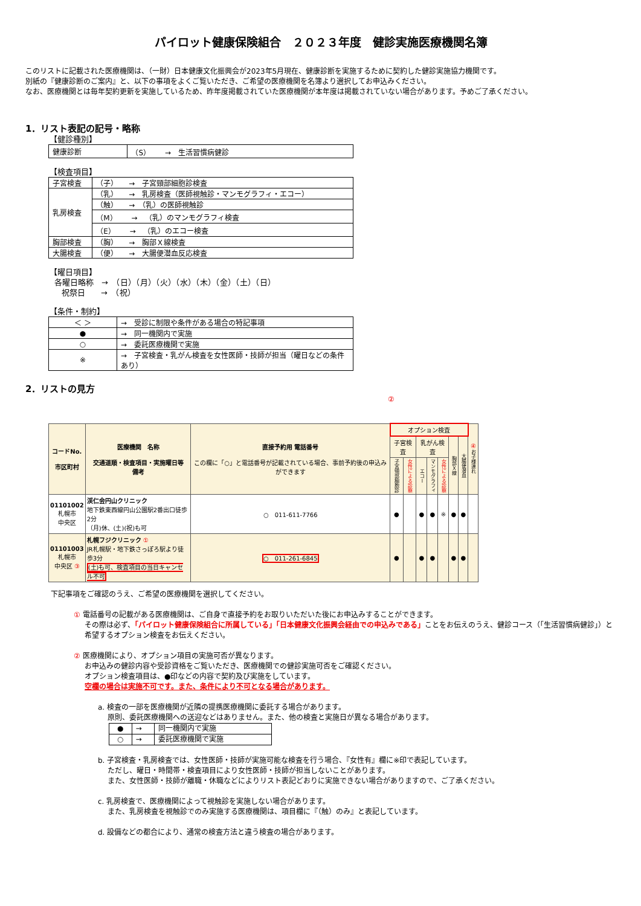パイロット健康保険組合　２０２３年度　健診実施医療機関名簿
このリストに記載された医療機関は、（一財）日本健康文化振興会が2023年5月現在、健康診断を実施するために契約した健診実施協力機関です。
別紙の『健康診断のご案内』と、以下の事項をよくご覧いただき、ご希望の医療機関を名簿より選択してお申込みください。
なお、医療機関とは毎年契約更新を実施しているため、昨年度掲載されていた医療機関が本年度は掲載されていない場合があります。予めご了承ください。
1．リスト表記の記号・略称
【健診種別】
| 健康診断 | （S） → 生活習慣病健診 |
【検査項目】
| 子宮検査 | （子） → 子宮頸部細胞診検査 |
| 乳房検査 | （乳） → 乳房検査（医師視触診・マンモグラフィ・エコー） |
| | （触） → （乳）の医師視触診 |
| | （M） → （乳）のマンモグラフィ検査 |
| | （E） → （乳）のエコー検査 |
| 胸部検査 | （胸） → 胸部Ｘ線検査 |
| 大腸検査 | （便） → 大腸便潜血反応検査 |
【曜日項目】
各曜日略称　→　（日）（月）（火）（水）（木）（金）（土）（日）
祝祭日　　→　（祝）
【条件・制約】
| ＜ ＞ | → 受診に制限や条件がある場合の特記事項 |
| ● | → 同一機関内で実施 |
| ○ | → 委託医療機関で実施 |
| ※ | → 子宮検査・乳がん検査を女性医師・技師が担当（曜日などの条件あり） |
2．リストの見方
②
| コードNo. 市区町村 | 医療機関 名称 交通道順・検査項目・実施曜日等 備考 | 直接予約用 電話番号 この欄に「○」と電話番号が記載されている場合、事前予約後の申込みができます | オプション検査 | | | | | | | ④ お子様連れ |
| | | | 子宮検査 | | 乳がん検査 | | | 胸部Ｘ線 | 大腸便潜血 | |
| | | | 子宮頸部細胞診 | 女性による診察 | エコー | マンモグラフィ | 女性による診察 | | | |
| 01101002 札幌市 中央区 | 渓仁会円山クリニック 地下鉄東西線円山公園駅2番出口徒歩2分 （月)休、(土)(祝)も可 | ○ 011-611-7766 | ● | | ● | ● | ※ | ● | ● | |
| 01101003 札幌市 中央区 ③ | 札幌フジクリニック ① JR札幌駅・地下鉄さっぽろ駅より徒歩3分 (土)も可、検査項目の当日キャンセル不可 | ○ 011-261-6845 | ● | | ● | ● | | ● | ● | |
下記事項をご確認のうえ、ご希望の医療機関を選択してください。
① 電話番号の記載がある医療機関は、ご自身で直接予約をお取りいただいた後にお申込みすることができます。
その際は必ず、「パイロット健康保険組合に所属している」「日本健康文化振興会経由での申込みである」ことをお伝えのうえ、健診コース（「生活習慣病健診」）と希望するオプション検査をお伝えください。
② 医療機関により、オプション項目の実施可否が異なります。
お申込みの健診内容や受診資格をご覧いただき、医療機関での健診実施可否をご確認ください。
オプション検査項目は、●印などの内容で契約及び実施をしています。
空欄の場合は実施不可です。また、条件により不可となる場合があります。
a. 検査の一部を医療機関が近隣の提携医療機関に委託する場合があります。
　 原則、委託医療機関への送迎などはありません。また、他の検査と実施日が異なる場合があります。
| ● | → | 同一機関内で実施 |
| ○ | → | 委託医療機関で実施 |
b. 子宮検査・乳房検査では、女性医師・技師が実施可能な検査を行う場合、『女性有』欄に※印で表記しています。
　 ただし、曜日・時間帯・検査項目により女性医師・技師が担当しないことがあります。
　 また、女性医師・技師が離職・休職などによりリスト表記どおりに実施できない場合がありますので、ご了承ください。
c. 乳房検査で、医療機関によって視触診を実施しない場合があります。
　 また、乳房検査を視触診でのみ実施する医療機関は、項目欄に『（触）のみ』と表記しています。
d. 設備などの都合により、通常の検査方法と違う検査の場合があります。